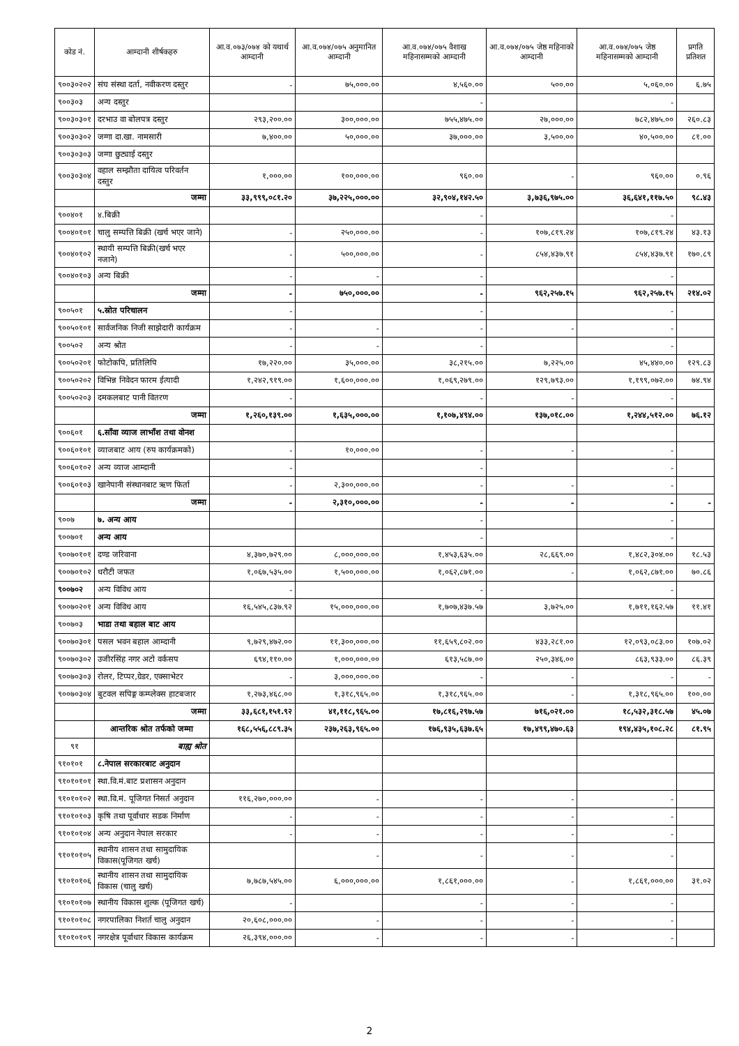| कोड नं. | आम्दानी शीर्षकहरु | आ.व.०७३/०७४ को यथार्थ आम्दानी | आ.व.०७४/०७५ अनुमानित आम्दानी | आ.व.०७४/०७५ वैशाख महिनासम्मको आम्दानी | आ.व.०७४/०७५ जेष्ठ महिनाको आम्दानी | आ.व.०७४/०७५ जेष्ठ महिनासम्मको आम्दानी | प्रगति प्रतिशत |
| --- | --- | --- | --- | --- | --- | --- | --- |
| ९००३०२०२ | संघ संस्था दर्ता, नवीकरण दस्तुर | - | ७५,०००.०० | ४,५६०.०० | ५००.०० | ५,०६०.०० | ६.७५ |
| ९००३०३ | अन्य दस्तुर | | | - | | - | |
| ९००३०३०१ | दरभाउ वा बोलपत्र दस्तुर | २९३,२००.०० | ३००,०००.०० | ७५५,४७५.०० | २७,०००.०० | ७८२,४७५.०० | २६०.८३ |
| ९००३०३०२ | जग्गा दा.खा. नामसारी | ७,४००.०० | ५०,०००.०० | ३७,०००.०० | ३,५००.०० | ४०,५००.०० | ८१.०० |
| ९००३०३०३ | जग्गा छुट्याई दस्तुर | | | | | | |
| ९००३०३०४ | वहाल सम्झौता दायित्व परिवर्तन दस्तुर | १,०००.०० | १००,०००.०० | ९६०.०० | - | ९६०.०० | ०.९६ |
| | जम्मा | ३३,९९९,०८१.२० | ३७,२२५,०००.०० | ३२,९०४,१४२.५० | ३,७३६,९७५.०० | ३६,६४१,११७.५० | ९८.४३ |
| ९००४०१ | ४.बिक्री | | | - | | - | |
| ९००४०१०१ | चालु सम्पत्ति बिक्री (खर्च भएर जाने) | - | २५०,०००.०० | - | १०७,८१९.२४ | १०७,८१९.२४ | ४३.१३ |
| ९००४०१०२ | स्थायी सम्पत्ति बिक्री(खर्च भएर नजाने) | - | ५००,०००.०० | - | ८५४,४३७.९१ | ८५४,४३७.९१ | १७०.८९ |
| ९००४०१०३ | अन्य बिक्री | - | - | - | | - | |
| | जम्मा | - | ७५०,०००.०० | - | ९६२,२५७.१५ | ९६२,२५७.१५ | २१४.०२ |
| ९००५०१ | ५.स्रोत परिचालन | - | | - | | - | |
| ९००५०१०१ | सार्वजनिक निजी साझेदारी कार्यक्रम | - | - | - | - | - | |
| ९००५०२ | अन्य श्रोत | - | - | - | | - | |
| ९००५०२०१ | फोटोकपि, प्रतिलिपि | १७,२२०.०० | ३५,०००.०० | ३८,२१५.०० | ७,२२५.०० | ४५,४४०.०० | १२९.८३ |
| ९००५०२०२ | विभिन्न निवेदन फारम ईत्यादी | १,२४२,९१९.०० | १,६००,०००.०० | १,०६९,२७९.०० | १२९,७९३.०० | १,१९९,०७२.०० | ७४.९४ |
| ९००५०२०३ | दमकलबाट पानी वितरण | - | | - | - | - | |
| | जम्मा | १,२६०,१३९.०० | १,६३५,०००.०० | १,१०७,४९४.०० | १३७,०१८.०० | १,२४४,५१२.०० | ७६.१२ |
| ९००६०१ | ६.साँवा व्याज लाभाँश तथा वोनश | | | | | | |
| ९००६०१०१ | व्याजबाट आय (रुप कार्यक्रमको) | - | १०,०००.०० | - | - | - | |
| ९००६०१०२ | अन्य व्याज आम्दानी | - | | - | | - | |
| ९००६०१०३ | खानेपानी संस्थानबाट ऋण फिर्ता | - | २,३००,०००.०० | - | - | - | |
| | जम्मा | - | २,३१०,०००.०० | - | - | - | - |
| ९००७ | ७. अन्य आय | | | - | | - | |
| ९००७०१ | अन्य आय | | | - | | - | |
| ९००७०१०१ | दण्ड जरिवाना | ४,३७०,७२९.०० | ८,०००,०००.०० | १,४५३,६३५.०० | २८,६६९.०० | १,४८२,३०४.०० | १८.५३ |
| ९००७०१०२ | धरौटी जफत | १,०६७,५३५.०० | १,५००,०००.०० | १,०६२,८७१.०० | - | १,०६२,८७१.०० | ७०.८६ |
| ९००७०२ | अन्य विविध आय | - | | - | | - | |
| ९००७०२०१ | अन्य विविध आय | १६,५४५,८३७.९२ | १५,०००,०००.०० | १,७०७,४३७.५७ | ३,७२५.०० | १,७११,१६२.५७ | ११.४१ |
| ९००७०३ | भाडा तथा बहाल बाट आय | | | | | | |
| ९००७०३०१ | पसल भवन बहाल आम्दानी | ९,७२९,४७२.०० | ११,३००,०००.०० | ११,६५९,८०२.०० | ४३३,२८१.०० | १२,०९३,०८३.०० | १०७.०२ |
| ९००७०३०२ | उजीरसिंह नगर अटो वर्कसप | ६९४,११०.०० | १,०००,०००.०० | ६१३,५८७.०० | २५०,३४६.०० | ८६३,९३३.०० | ८६.३९ |
| ९००७०३०३ | रोलर, टिप्पर,ग्रेडर, एक्साभेटर | - | ३,०००,०००.०० | - | - | - | - |
| ९००७०३०४ | बुटवल सपिङ्ग कम्प्लेक्स हाटबजार | १,२७३,४६८.०० | १,३१८,९६५.०० | १,३१८,९६५.०० | - | १,३१८,९६५.०० | १००.०० |
| | जम्मा | ३३,६८१,१५१.९२ | ४१,११८,९६५.०० | १७,८१६,२९७.५७ | ७१६,०२१.०० | १८,५३२,३१८.५७ | ४५.०७ |
| | आन्तरिक श्रोत तर्फको जम्मा | १६८,५५६,८८९.३५ | २३७,२६३,९६५.०० | १७६,९३५,६३७.६५ | १७,४९९,४७०.६३ | १९४,४३५,१०८.२८ | ८१.९५ |
| ९१ | बाह्य श्रोत | | | | | | |
| ९१०१०१ | ८.नेपाल सरकारबाट अनुदान | | | | | | |
| ९१०१०१०१ | स्था.वि.मं.बाट प्रशासन अनुदान | | | | | | |
| ९१०१०१०२ | स्था.वि.मं. पूजिगत निसर्त अनुदान | ११६,२७०,०००.०० | - | - | - | - | |
| ९१०१०१०३ | कृषि तथा पूर्वाधार सडक निर्माण | - | - | - | - | - | |
| ९१०१०१०४ | अन्य अनुदान नेपाल सरकार | - | - | - | - | - | |
| ९१०१०१०५ | स्थानीय शासन तथा सामुदायिक विकास(पूजिगत खर्च) | | - | - | - | - | |
| ९१०१०१०६ | स्थानीय शासन तथा सामुदायिक विकास (चालु खर्च) | ७,७८७,५४५.०० | ६,०००,०००.०० | १,८६१,०००.०० | - | १,८६१,०००.०० | ३१.०२ |
| ९१०१०१०७ | स्थानीय विकास शुल्क (पूजिगत खर्च) | - | | - | - | - | |
| ९१०१०१०८ | नगरपालिका निशर्त चालु अनुदान | २०,६०८,०००.०० | - | - | - | - | |
| ९१०१०१०९ | नगरक्षेत्र पूर्वाधार विकास कार्यक्रम | २६,३९४,०००.०० | - | - | - | - | |
2